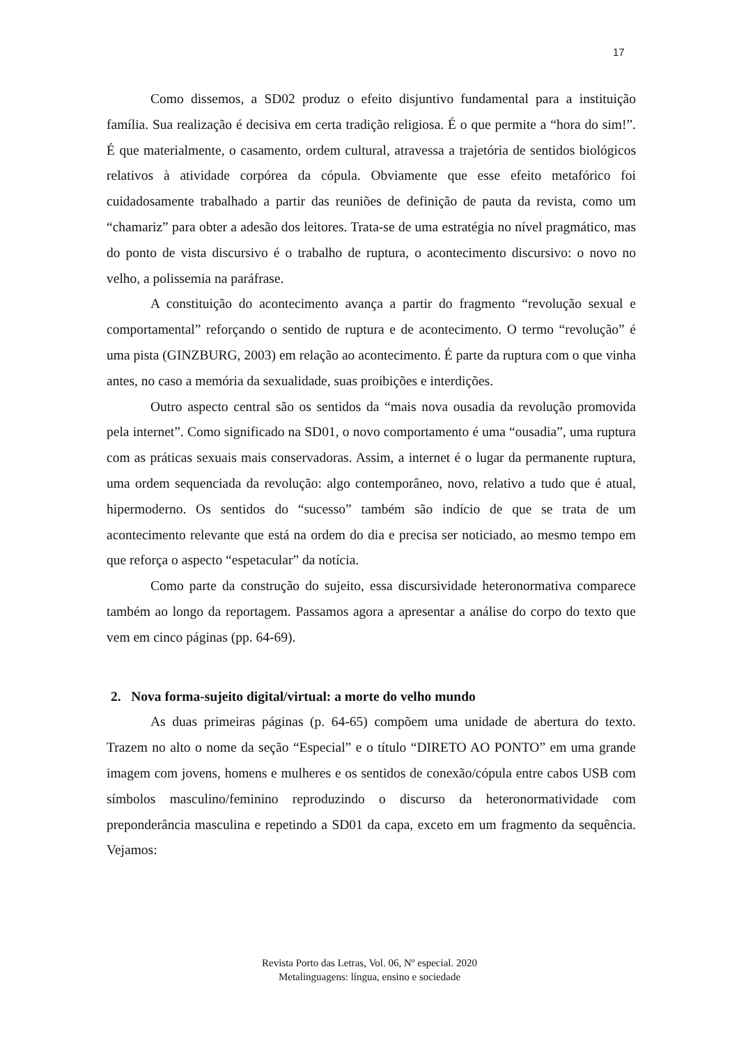17
Como dissemos, a SD02 produz o efeito disjuntivo fundamental para a instituição família. Sua realização é decisiva em certa tradição religiosa. É o que permite a “hora do sim!”. É que materialmente, o casamento, ordem cultural, atravessa a trajetória de sentidos biológicos relativos à atividade corpórea da cópula. Obviamente que esse efeito metafórico foi cuidadosamente trabalhado a partir das reuniões de definição de pauta da revista, como um “chamariz” para obter a adesão dos leitores. Trata-se de uma estratégia no nível pragmático, mas do ponto de vista discursivo é o trabalho de ruptura, o acontecimento discursivo: o novo no velho, a polissemia na paráfrase.
A constituição do acontecimento avança a partir do fragmento “revolução sexual e comportamental” reforçando o sentido de ruptura e de acontecimento. O termo “revolução” é uma pista (GINZBURG, 2003) em relação ao acontecimento. É parte da ruptura com o que vinha antes, no caso a memória da sexualidade, suas proibições e interdições.
Outro aspecto central são os sentidos da “mais nova ousadia da revolução promovida pela internet”. Como significado na SD01, o novo comportamento é uma “ousadia”, uma ruptura com as práticas sexuais mais conservadoras. Assim, a internet é o lugar da permanente ruptura, uma ordem sequenciada da revolução: algo contemporâneo, novo, relativo a tudo que é atual, hipermoderno. Os sentidos do “sucesso” também são indício de que se trata de um acontecimento relevante que está na ordem do dia e precisa ser noticiado, ao mesmo tempo em que reforça o aspecto “espetacular” da notícia.
Como parte da construção do sujeito, essa discursividade heteronormativa comparece também ao longo da reportagem. Passamos agora a apresentar a análise do corpo do texto que vem em cinco páginas (pp. 64-69).
2. Nova forma-sujeito digital/virtual: a morte do velho mundo
As duas primeiras páginas (p. 64-65) compõem uma unidade de abertura do texto. Trazem no alto o nome da seção “Especial” e o título “DIRETO AO PONTO” em uma grande imagem com jovens, homens e mulheres e os sentidos de conexão/cópula entre cabos USB com símbolos masculino/feminino reproduzindo o discurso da heteronormatividade com preponderância masculina e repetindo a SD01 da capa, exceto em um fragmento da sequência. Vejamos:
Revista Porto das Letras, Vol. 06, Nº especial. 2020
Metalinguagens: língua, ensino e sociedade